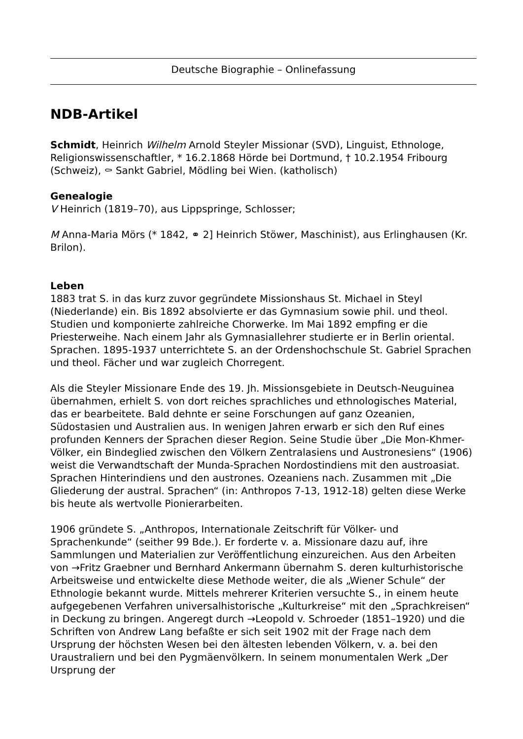Deutsche Biographie – Onlinefassung
NDB-Artikel
Schmidt, Heinrich Wilhelm Arnold Steyler Missionar (SVD), Linguist, Ethnologe, Religionswissenschaftler, * 16.2.1868 Hörde bei Dortmund, † 10.2.1954 Fribourg (Schweiz), ⚰ Sankt Gabriel, Mödling bei Wien. (katholisch)
Genealogie
V Heinrich (1819–70), aus Lippspringe, Schlosser;
M Anna-Maria Mörs (* 1842, ⚭ 2] Heinrich Stöwer, Maschinist), aus Erlinghausen (Kr. Brilon).
Leben
1883 trat S. in das kurz zuvor gegründete Missionshaus St. Michael in Steyl (Niederlande) ein. Bis 1892 absolvierte er das Gymnasium sowie phil. und theol. Studien und komponierte zahlreiche Chorwerke. Im Mai 1892 empfing er die Priesterweihe. Nach einem Jahr als Gymnasiallehrer studierte er in Berlin oriental. Sprachen. 1895-1937 unterrichtete S. an der Ordenshochschule St. Gabriel Sprachen und theol. Fächer und war zugleich Chorregent.
Als die Steyler Missionare Ende des 19. Jh. Missionsgebiete in Deutsch-Neuguinea übernahmen, erhielt S. von dort reiches sprachliches und ethnologisches Material, das er bearbeitete. Bald dehnte er seine Forschungen auf ganz Ozeanien, Südostasien und Australien aus. In wenigen Jahren erwarb er sich den Ruf eines profunden Kenners der Sprachen dieser Region. Seine Studie über „Die Mon-Khmer-Völker, ein Bindeglied zwischen den Völkern Zentralasiens und Austronesiens“ (1906) weist die Verwandtschaft der Munda-Sprachen Nordostindiens mit den austroasiat. Sprachen Hinterindiens und den austrones. Ozeaniens nach. Zusammen mit „Die Gliederung der austral. Sprachen“ (in: Anthropos 7-13, 1912-18) gelten diese Werke bis heute als wertvolle Pionierarbeiten.
1906 gründete S. „Anthropos, Internationale Zeitschrift für Völker- und Sprachenkunde“ (seither 99 Bde.). Er forderte v. a. Missionare dazu auf, ihre Sammlungen und Materialien zur Veröffentlichung einzureichen. Aus den Arbeiten von →Fritz Graebner und Bernhard Ankermann übernahm S. deren kulturhistorische Arbeitsweise und entwickelte diese Methode weiter, die als „Wiener Schule“ der Ethnologie bekannt wurde. Mittels mehrerer Kriterien versuchte S., in einem heute aufgegebenen Verfahren universalhistorische „Kulturkreise“ mit den „Sprachkreisen“ in Deckung zu bringen. Angeregt durch →Leopold v. Schroeder (1851–1920) und die Schriften von Andrew Lang befaßte er sich seit 1902 mit der Frage nach dem Ursprung der höchsten Wesen bei den ältesten lebenden Völkern, v. a. bei den Uraustraliern und bei den Pygmäenvölkern. In seinem monumentalen Werk „Der Ursprung der